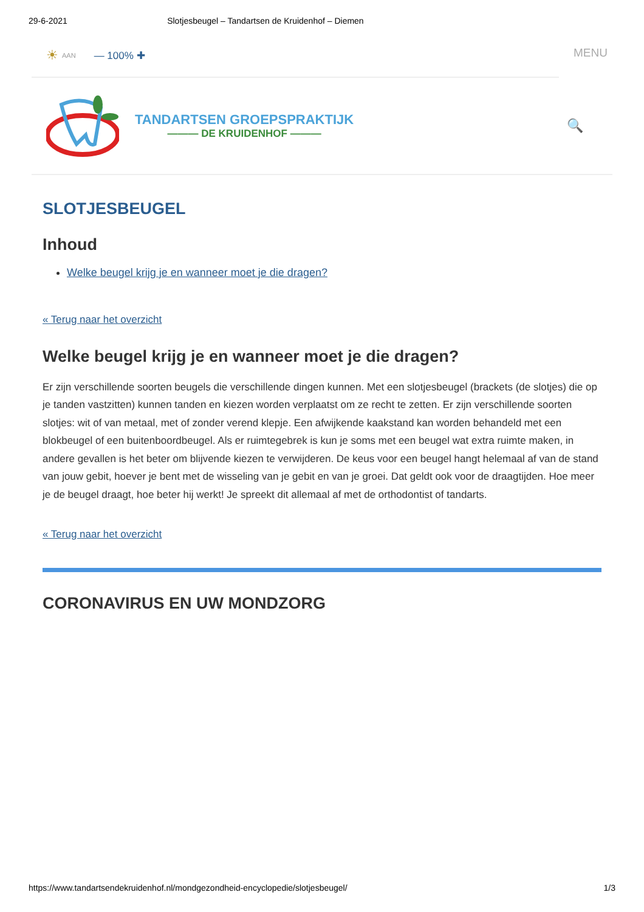29-6-2021 Slotjesbeugel – Tandartsen de Kruidenhof – Diemen
☀ AAN — 100% ✚
MENU
TANDARTSEN GROEPSPRAKTIJK
——— DE KRUIDENHOF ———
🔍
SLOTJESBEUGEL
Inhoud
Welke beugel krijg je en wanneer moet je die dragen?
« Terug naar het overzicht
Welke beugel krijg je en wanneer moet je die dragen?
Er zijn verschillende soorten beugels die verschillende dingen kunnen. Met een slotjesbeugel (brackets (de slotjes) die op je tanden vastzitten) kunnen tanden en kiezen worden verplaatst om ze recht te zetten. Er zijn verschillende soorten slotjes: wit of van metaal, met of zonder verend klepje. Een afwijkende kaakstand kan worden behandeld met een blokbeugel of een buitenboordbeugel. Als er ruimtegebrek is kun je soms met een beugel wat extra ruimte maken, in andere gevallen is het beter om blijvende kiezen te verwijderen. De keus voor een beugel hangt helemaal af van de stand van jouw gebit, hoever je bent met de wisseling van je gebit en van je groei. Dat geldt ook voor de draagtijden. Hoe meer je de beugel draagt, hoe beter hij werkt! Je spreekt dit allemaal af met de orthodontist of tandarts.
« Terug naar het overzicht
CORONAVIRUS EN UW MONDZORG
https://www.tandartsendekruidenhof.nl/mondgezondheid-encyclopedie/slotjesbeugel/ 1/3